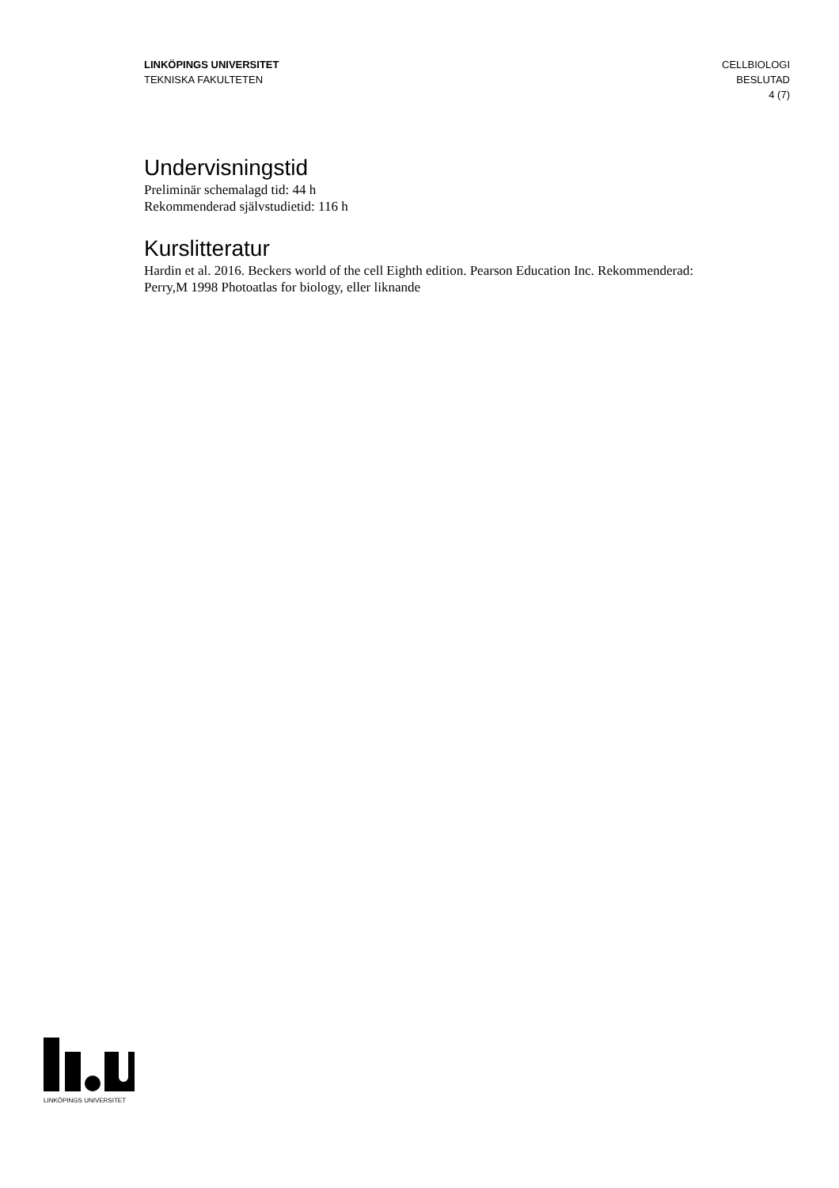LINKÖPINGS UNIVERSITET
TEKNISKA FAKULTETEN
CELLBIOLOGI
BESLUTAD
4 (7)
Undervisningstid
Preliminär schemalagd tid: 44 h
Rekommenderad självstudietid: 116 h
Kurslitteratur
Hardin et al. 2016. Beckers world of the cell Eighth edition. Pearson Education Inc. Rekommenderad: Perry,M 1998 Photoatlas for biology, eller liknande
LINKÖPINGS UNIVERSITET